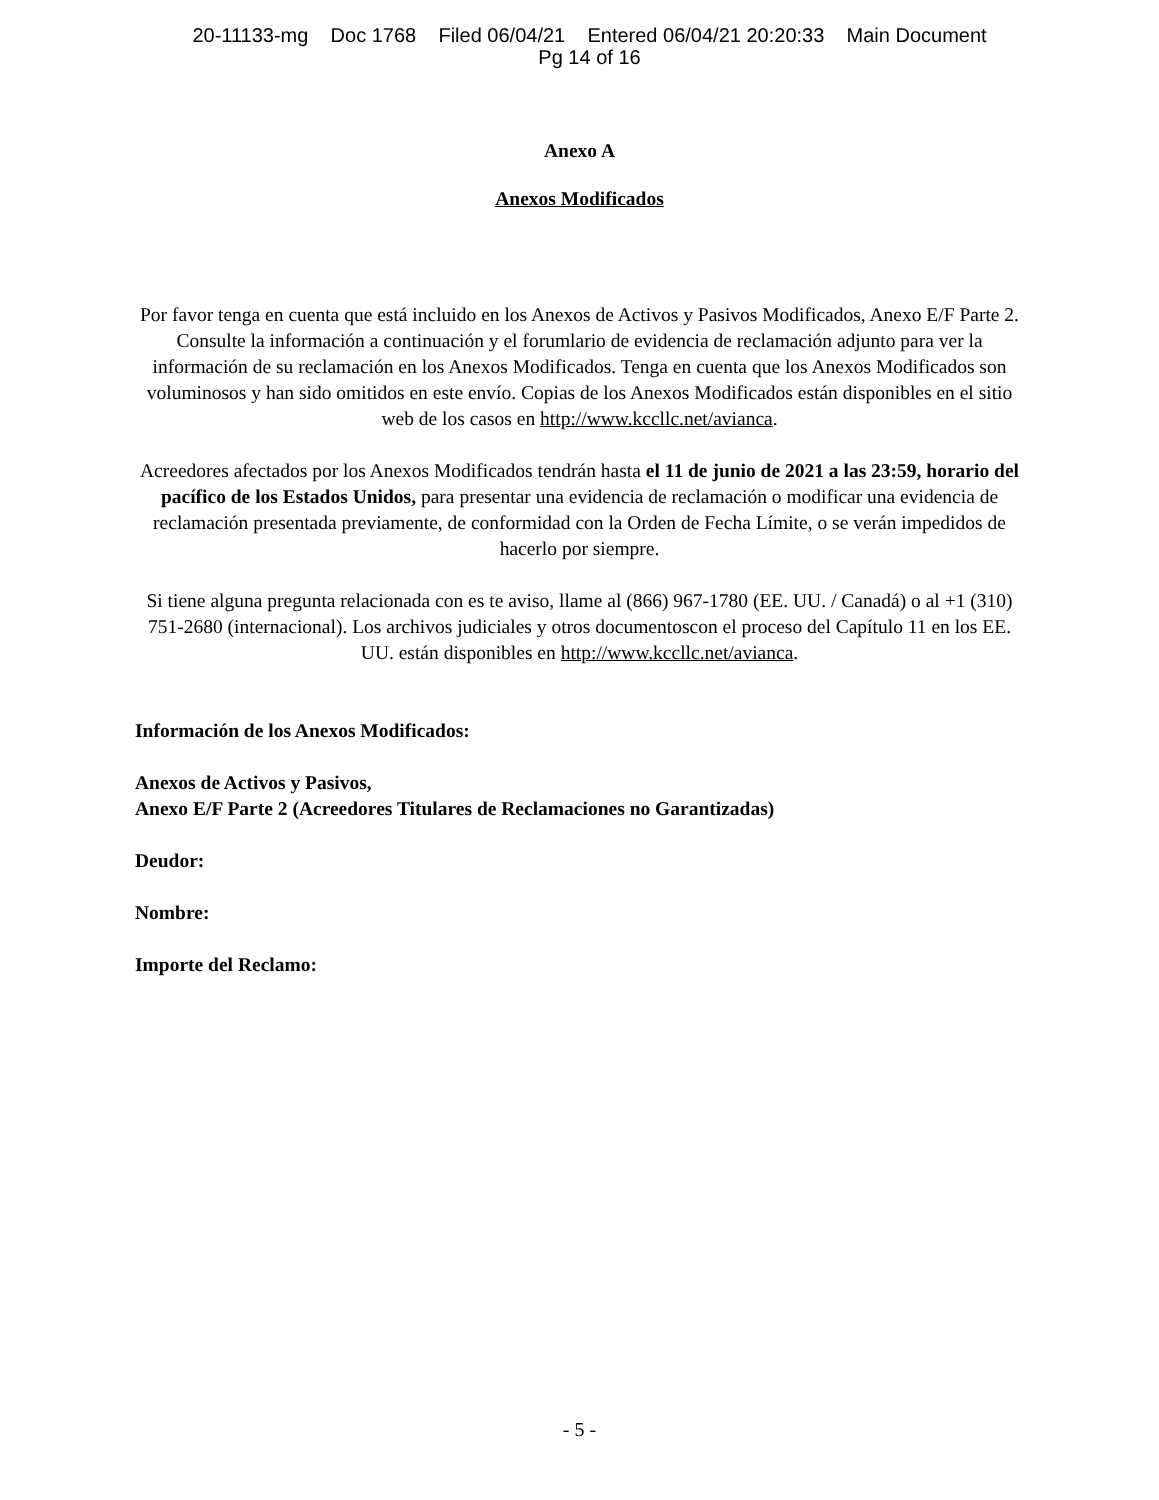20-11133-mg Doc 1768 Filed 06/04/21 Entered 06/04/21 20:20:33 Main Document
Pg 14 of 16
Anexo A
Anexos Modificados
Por favor tenga en cuenta que está incluido en los Anexos de Activos y Pasivos Modificados, Anexo E/F Parte 2. Consulte la información a continuación y el forumlario de evidencia de reclamación adjunto para ver la información de su reclamación en los Anexos Modificados. Tenga en cuenta que los Anexos Modificados son voluminosos y han sido omitidos en este envío. Copias de los Anexos Modificados están disponibles en el sitio web de los casos en http://www.kccllc.net/avianca.
Acreedores afectados por los Anexos Modificados tendrán hasta el 11 de junio de 2021 a las 23:59, horario del pacífico de los Estados Unidos, para presentar una evidencia de reclamación o modificar una evidencia de reclamación presentada previamente, de conformidad con la Orden de Fecha Límite, o se verán impedidos de hacerlo por siempre.
Si tiene alguna pregunta relacionada con es te aviso, llame al (866) 967-1780 (EE. UU. / Canadá) o al +1 (310) 751-2680 (internacional). Los archivos judiciales y otros documentoscon el proceso del Capítulo 11 en los EE. UU. están disponibles en http://www.kccllc.net/avianca.
Información de los Anexos Modificados:
Anexos de Activos y Pasivos,
Anexo E/F Parte 2 (Acreedores Titulares de Reclamaciones no Garantizadas)
Deudor:
Nombre:
Importe del Reclamo:
- 5 -